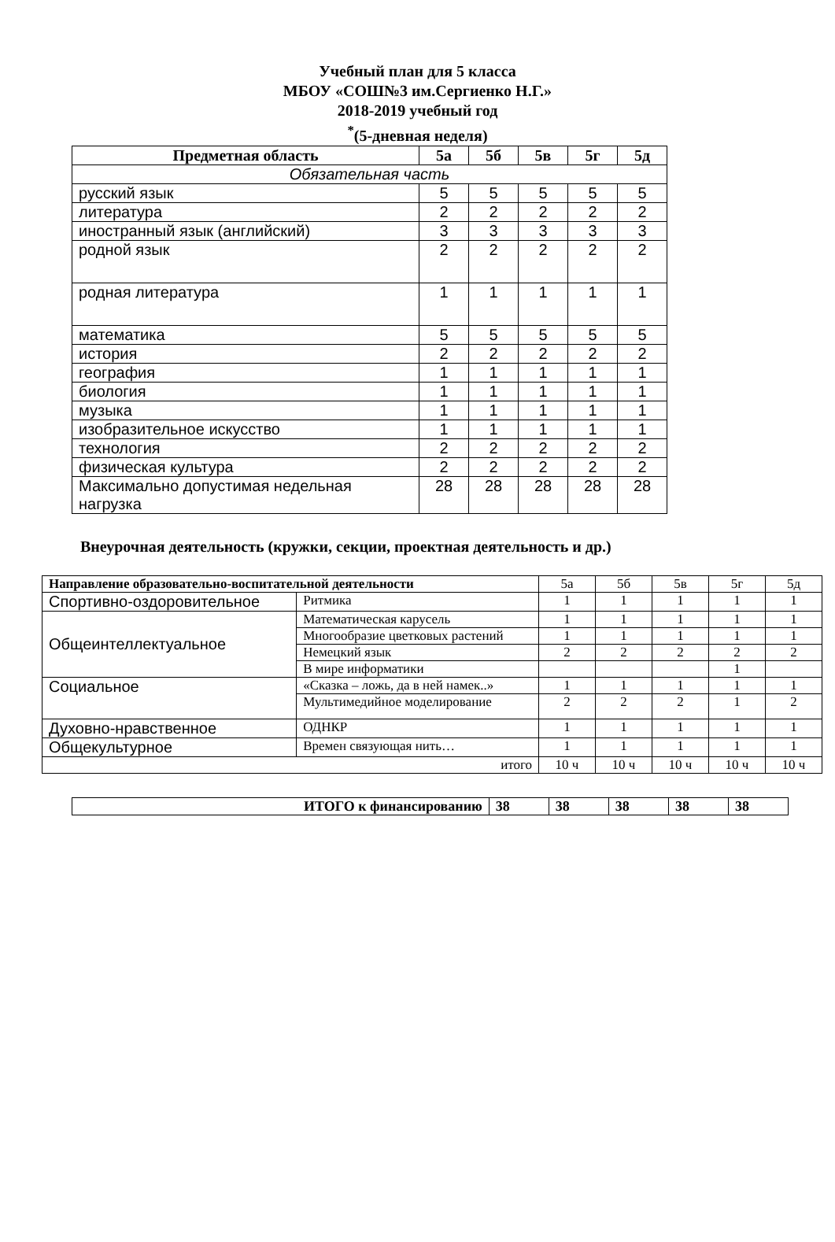Учебный план для 5 класса
МБОУ «СОШ№3 им.Сергиенко Н.Г.»
2018-2019 учебный год
<sup>*</sup> (5-дневная неделя)
| Предметная область | 5а | 5б | 5в | 5г | 5д |
| --- | --- | --- | --- | --- | --- |
| Обязательная часть | | | | | |
| русский язык | 5 | 5 | 5 | 5 | 5 |
| литература | 2 | 2 | 2 | 2 | 2 |
| иностранный язык (английский) | 3 | 3 | 3 | 3 | 3 |
| родной язык | 2 | 2 | 2 | 2 | 2 |
| родная литература | 1 | 1 | 1 | 1 | 1 |
| математика | 5 | 5 | 5 | 5 | 5 |
| история | 2 | 2 | 2 | 2 | 2 |
| география | 1 | 1 | 1 | 1 | 1 |
| биология | 1 | 1 | 1 | 1 | 1 |
| музыка | 1 | 1 | 1 | 1 | 1 |
| изобразительное искусство | 1 | 1 | 1 | 1 | 1 |
| технология | 2 | 2 | 2 | 2 | 2 |
| физическая культура | 2 | 2 | 2 | 2 | 2 |
| Максимально допустимая недельная нагрузка | 28 | 28 | 28 | 28 | 28 |
Внеурочная деятельность (кружки, секции, проектная деятельность и др.)
| Направление образовательно-воспитательной деятельности | | 5а | 5б | 5в | 5г | 5д |
| Спортивно-оздоровительное | Ритмика | 1 | 1 | 1 | 1 | 1 |
| Общеинтеллектуальное | Математическая карусель | 1 | 1 | 1 | 1 | 1 |
| | Многообразие цветковых растений | 1 | 1 | 1 | 1 | 1 |
| | Немецкий язык | 2 | 2 | 2 | 2 | 2 |
| | В мире информатики | | | | 1 | |
| Социальное | «Сказка – ложь, да в ней намек..» | 1 | 1 | 1 | 1 | 1 |
| | Мультимедийное моделирование | 2 | 2 | 2 | 1 | 2 |
| Духовно-нравственное | ОДНКР | 1 | 1 | 1 | 1 | 1 |
| Общекультурное | Времен связующая нить… | 1 | 1 | 1 | 1 | 1 |
| итого | | 10 ч | 10 ч | 10 ч | 10 ч | 10 ч |
| ИТОГО к финансированию | 38 | 38 | 38 | 38 | 38 |